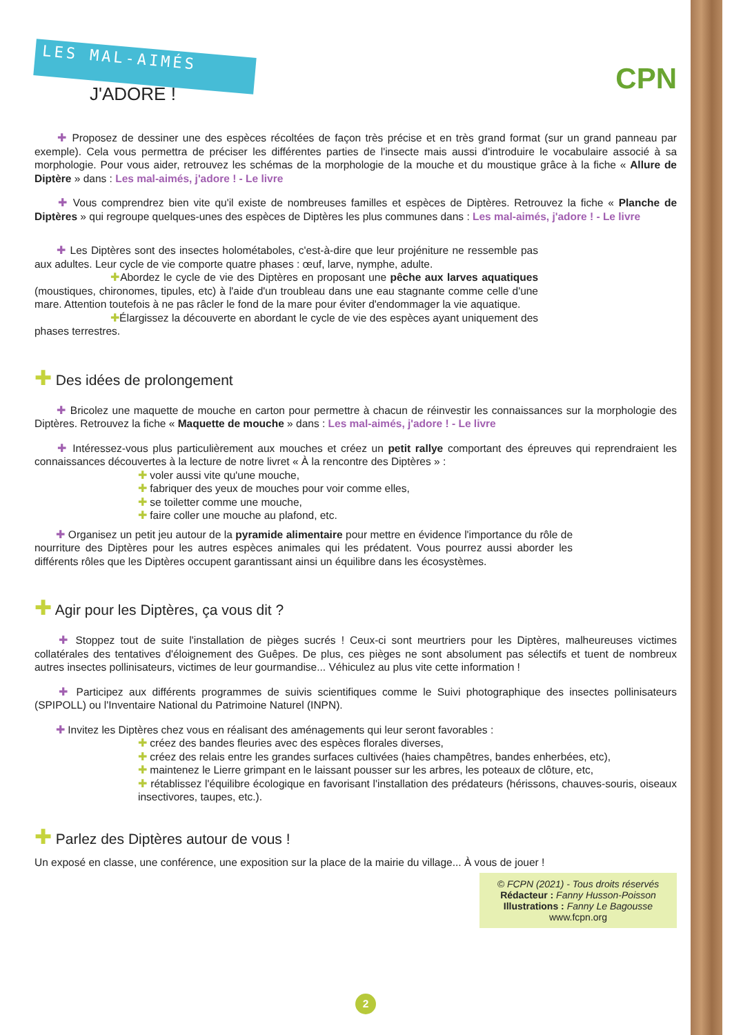LES MAL-AIMÉS
J'ADORE !
CPN
  ✚ Proposez de dessiner une des espèces récoltées de façon très précise et en très grand format (sur un grand panneau par exemple). Cela vous permettra de préciser les différentes parties de l'insecte mais aussi d'introduire le vocabulaire associé à sa morphologie. Pour vous aider, retrouvez les schémas de la morphologie de la mouche et du moustique grâce à la fiche « Allure de Diptère » dans : Les mal-aimés, j'adore ! - Le livre
  ✚ Vous comprendrez bien vite qu'il existe de nombreuses familles et espèces de Diptères. Retrouvez la fiche « Planche de Diptères » qui regroupe quelques-unes des espèces de Diptères les plus communes dans : Les mal-aimés, j'adore ! - Le livre
  ✚ Les Diptères sont des insectes holométaboles, c'est-à-dire que leur projéniture ne ressemble pas aux adultes. Leur cycle de vie comporte quatre phases : œuf, larve, nymphe, adulte.
✚Abordez le cycle de vie des Diptères en proposant une pêche aux larves aquatiques (moustiques, chironomes, tipules, etc) à l'aide d'un troubleau dans une eau stagnante comme celle d'une mare. Attention toutefois à ne pas râcler le fond de la mare pour éviter d'endommager la vie aquatique.
✚Élargissez la découverte en abordant le cycle de vie des espèces ayant uniquement des phases terrestres.
✚ Des idées de prolongement
  ✚ Bricolez une maquette de mouche en carton pour permettre à chacun de réinvestir les connaissances sur la morphologie des Diptères. Retrouvez la fiche « Maquette de mouche » dans : Les mal-aimés, j'adore ! - Le livre
  ✚ Intéressez-vous plus particulièrement aux mouches et créez un petit rallye comportant des épreuves qui reprendraient les connaissances découvertes à la lecture de notre livret « À la rencontre des Diptères » :
✚ voler aussi vite qu'une mouche,
✚ fabriquer des yeux de mouches pour voir comme elles,
✚ se toiletter comme une mouche,
✚ faire coller une mouche au plafond, etc.
  ✚ Organisez un petit jeu autour de la pyramide alimentaire pour mettre en évidence l'importance du rôle de nourriture des Diptères pour les autres espèces animales qui les prédatent. Vous pourrez aussi aborder les différents rôles que les Diptères occupent garantissant ainsi un équilibre dans les écosystèmes.
✚ Agir pour les Diptères, ça vous dit ?
  ✚ Stoppez tout de suite l'installation de pièges sucrés ! Ceux-ci sont meurtriers pour les Diptères, malheureuses victimes collatérales des tentatives d'éloignement des Guêpes. De plus, ces pièges ne sont absolument pas sélectifs et tuent de nombreux autres insectes pollinisateurs, victimes de leur gourmandise... Véhiculez au plus vite cette information !
  ✚ Participez aux différents programmes de suivis scientifiques comme le Suivi photographique des insectes pollinisateurs (SPIPOLL) ou l'Inventaire National du Patrimoine Naturel (INPN).
  ✚ Invitez les Diptères chez vous en réalisant des aménagements qui leur seront favorables :
✚ créez des bandes fleuries avec des espèces florales diverses,
✚ créez des relais entre les grandes surfaces cultivées (haies champêtres, bandes enherbées, etc),
✚ maintenez le Lierre grimpant en le laissant pousser sur les arbres, les poteaux de clôture, etc,
✚ rétablissez l'équilibre écologique en favorisant l'installation des prédateurs (hérissons, chauves-souris, oiseaux insectivores, taupes, etc.).
✚ Parlez des Diptères autour de vous !
Un exposé en classe, une conférence, une exposition sur la place de la mairie du village... À vous de jouer !
© FCPN (2021) - Tous droits réservés
Rédacteur : Fanny Husson-Poisson
Illustrations : Fanny Le Bagousse
www.fcpn.org
2